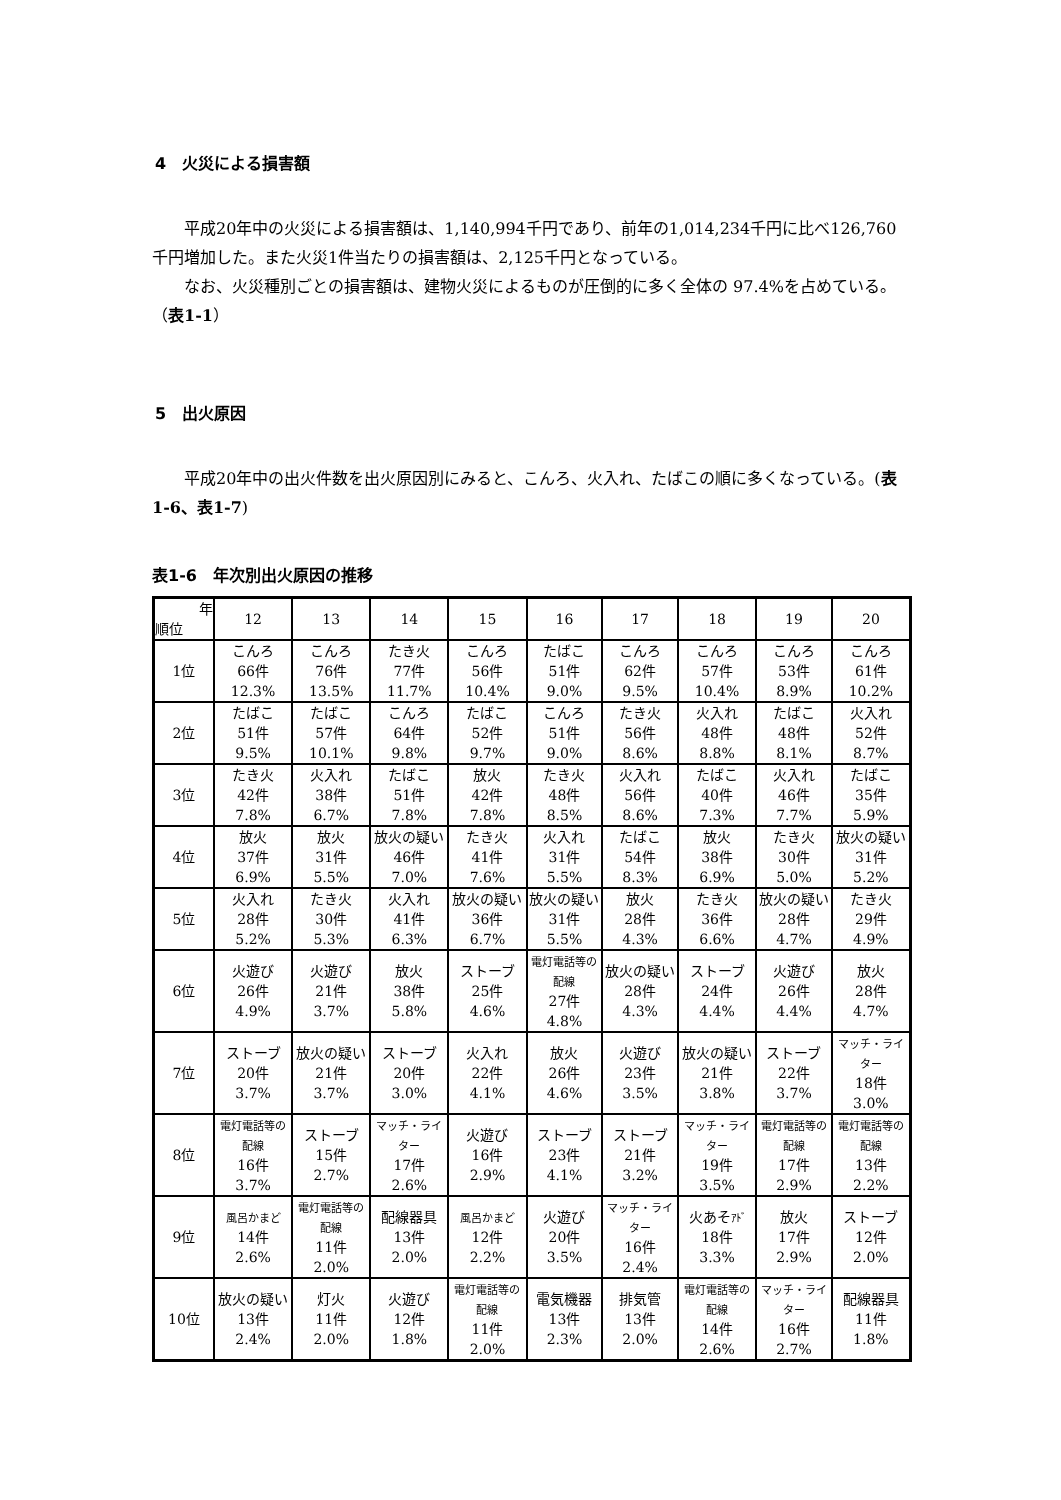4　火災による損害額
　　平成20年中の火災による損害額は、1,140,994千円であり、前年の1,014,234千円に比べ126,760千円増加した。また火災1件当たりの損害額は、2,125千円となっている。
　　なお、火災種別ごとの損害額は、建物火災によるものが圧倒的に多く全体の 97.4%を占めている。（表1-1）
5　出火原因
　　平成20年中の出火件数を出火原因別にみると、こんろ、火入れ、たばこの順に多くなっている。(表1-6、表1-7)
表1-6　年次別出火原因の推移
| 年 順位 | 12 | 13 | 14 | 15 | 16 | 17 | 18 | 19 | 20 |
| --- | --- | --- | --- | --- | --- | --- | --- | --- | --- |
| 1位 | こんろ 66件 12.3% | こんろ 76件 13.5% | たき火 77件 11.7% | こんろ 56件 10.4% | たばこ 51件 9.0% | こんろ 62件 9.5% | こんろ 57件 10.4% | こんろ 53件 8.9% | こんろ 61件 10.2% |
| 2位 | たばこ 51件 9.5% | たばこ 57件 10.1% | こんろ 64件 9.8% | たばこ 52件 9.7% | こんろ 51件 9.0% | たき火 56件 8.6% | 火入れ 48件 8.8% | たばこ 48件 8.1% | 火入れ 52件 8.7% |
| 3位 | たき火 42件 7.8% | 火入れ 38件 6.7% | たばこ 51件 7.8% | 放火 42件 7.8% | たき火 48件 8.5% | 火入れ 56件 8.6% | たばこ 40件 7.3% | 火入れ 46件 7.7% | たばこ 35件 5.9% |
| 4位 | 放火 37件 6.9% | 放火 31件 5.5% | 放火の疑い 46件 7.0% | たき火 41件 7.6% | 火入れ 31件 5.5% | たばこ 54件 8.3% | 放火 38件 6.9% | たき火 30件 5.0% | 放火の疑い 31件 5.2% |
| 5位 | 火入れ 28件 5.2% | たき火 30件 5.3% | 火入れ 41件 6.3% | 放火の疑い 36件 6.7% | 放火の疑い 31件 5.5% | 放火 28件 4.3% | たき火 36件 6.6% | 放火の疑い 28件 4.7% | たき火 29件 4.9% |
| 6位 | 火遊び 26件 4.9% | 火遊び 21件 3.7% | 放火 38件 5.8% | ストーブ 25件 4.6% | 電灯電話等の配線 27件 4.8% | 放火の疑い 28件 4.3% | ストーブ 24件 4.4% | 火遊び 26件 4.4% | 放火 28件 4.7% |
| 7位 | ストーブ 20件 3.7% | 放火の疑い 21件 3.7% | ストーブ 20件 3.0% | 火入れ 22件 4.1% | 放火 26件 4.6% | 火遊び 23件 3.5% | 放火の疑い 21件 3.8% | ストーブ 22件 3.7% | マッチ・ライター 18件 3.0% |
| 8位 | 電灯電話等の配線 16件 3.7% | ストーブ 15件 2.7% | マッチ・ライター 17件 2.6% | 火遊び 16件 2.9% | ストーブ 23件 4.1% | ストーブ 21件 3.2% | マッチ・ライター 19件 3.5% | 電灯電話等の配線 17件 2.9% | 電灯電話等の配線 13件 2.2% |
| 9位 | 風呂かまど 14件 2.6% | 電灯電話等の配線 11件 2.0% | 配線器具 13件 2.0% | 風呂かまど 12件 2.2% | 火遊び 20件 3.5% | マッチ・ライター 16件 2.4% | 火あそ ｱﾄﾞ 18件 3.3% | 放火 17件 2.9% | ストーブ 12件 2.0% |
| 10位 | 放火の疑い 13件 2.4% | 灯火 11件 2.0% | 火遊び 12件 1.8% | 電灯電話等の配線 11件 2.0% | 電気機器 13件 2.3% | 排気管 13件 2.0% | 電灯電話等の配線 14件 2.6% | マッチ・ライター 16件 2.7% | 配線器具 11件 1.8% |